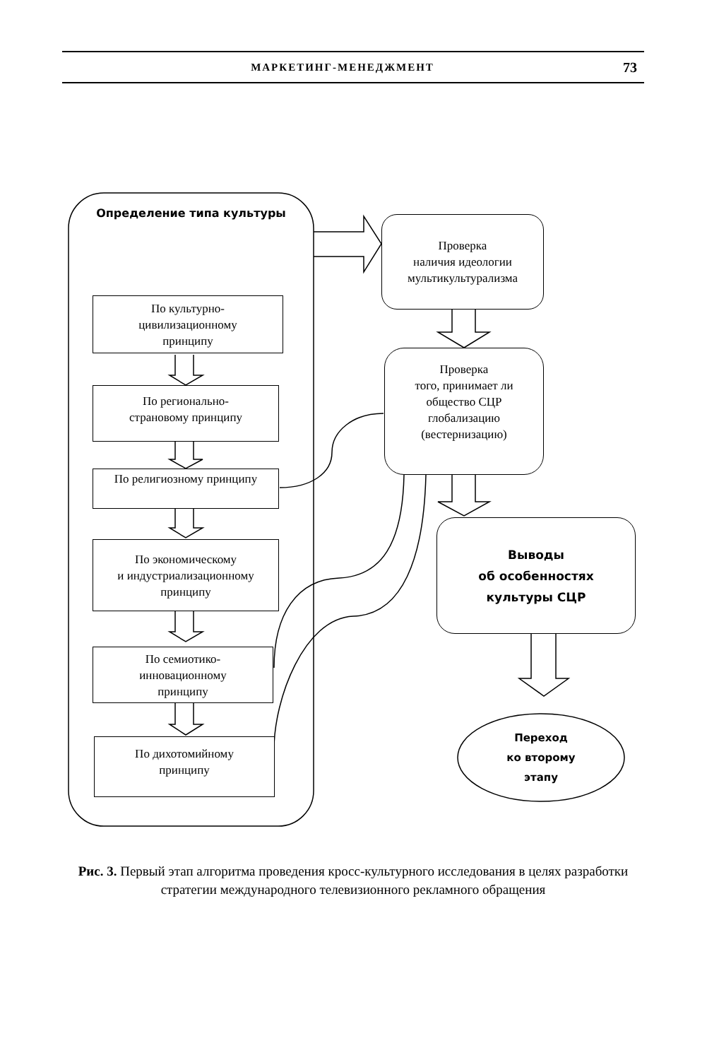МАРКЕТИНГ-МЕНЕДЖМЕНТ 73
Определение типа культуры
Проверка
наличия идеологии
мультикультурализма
По культурно-
цивилизационному
принципу
Проверка
того, принимает ли
общество СЦР
глобализацию
(вестернизацию)
По регионально-
страновому принципу
По религиозному принципу
По экономическому
и индустриализационному
принципу
Выводы
об особенностях
культуры СЦР
По семиотико-
инновационному
принципу
Переход
ко второму
этапу
По дихотомийному
принципу
Рис. 3. Первый этап алгоритма проведения кросс-культурного исследования в целях разработки стратегии международного телевизионного рекламного обращения